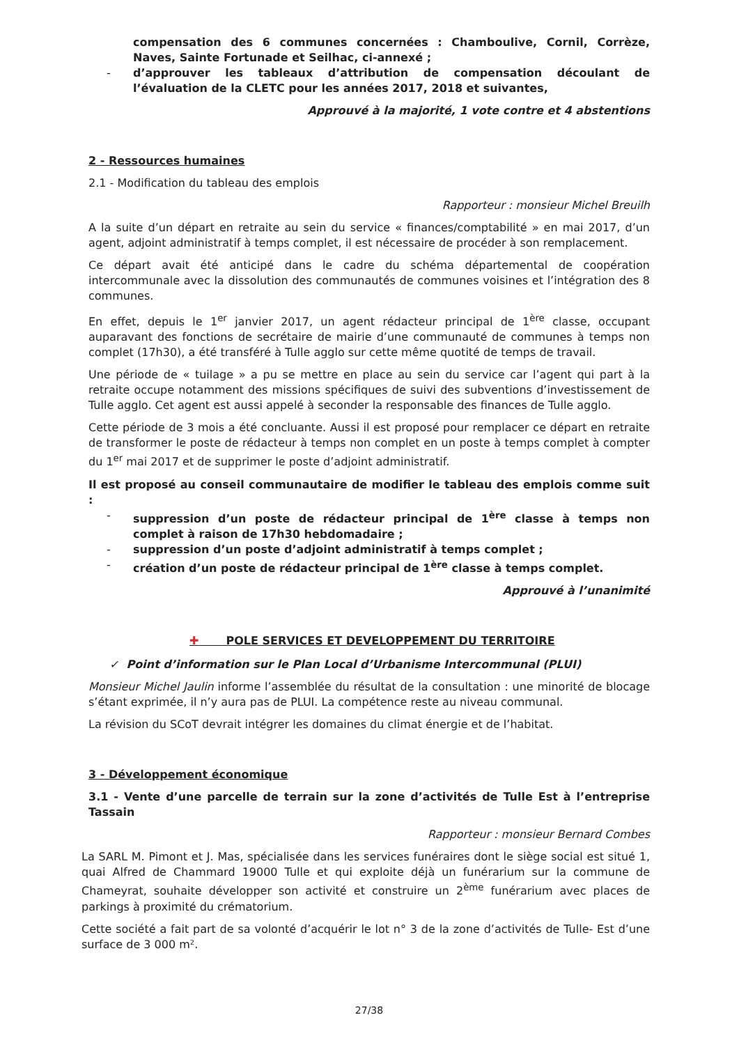compensation des 6 communes concernées : Chamboulive, Cornil, Corrèze, Naves, Sainte Fortunade et Seilhac, ci-annexé ;
- d’approuver les tableaux d’attribution de compensation découlant de l’évaluation de la CLETC pour les années 2017, 2018 et suivantes,
Approuvé à la majorité, 1 vote contre et 4 abstentions
2 - Ressources humaines
2.1 - Modification du tableau des emplois
Rapporteur : monsieur Michel Breuilh
A la suite d’un départ en retraite au sein du service « finances/comptabilité » en mai 2017, d’un agent, adjoint administratif à temps complet, il est nécessaire de procéder à son remplacement.
Ce départ avait été anticipé dans le cadre du schéma départemental de coopération intercommunale avec la dissolution des communautés de communes voisines et l’intégration des 8 communes.
En effet, depuis le 1<sup>er</sup> janvier 2017, un agent rédacteur principal de 1<sup>ère</sup> classe, occupant auparavant des fonctions de secrétaire de mairie d’une communauté de communes à temps non complet (17h30), a été transféré à Tulle agglo sur cette même quotité de temps de travail.
Une période de « tuilage » a pu se mettre en place au sein du service car l’agent qui part à la retraite occupe notamment des missions spécifiques de suivi des subventions d’investissement de Tulle agglo. Cet agent est aussi appelé à seconder la responsable des finances de Tulle agglo.
Cette période de 3 mois a été concluante. Aussi il est proposé pour remplacer ce départ en retraite de transformer le poste de rédacteur à temps non complet en un poste à temps complet à compter du 1<sup>er</sup> mai 2017 et de supprimer le poste d’adjoint administratif.
Il est proposé au conseil communautaire de modifier le tableau des emplois comme suit :
- suppression d’un poste de rédacteur principal de 1<sup>ère</sup> classe à temps non complet à raison de 17h30 hebdomadaire ;
- suppression d’un poste d’adjoint administratif à temps complet ;
- création d’un poste de rédacteur principal de 1<sup>ère</sup> classe à temps complet.
Approuvé à l’unanimité
✚ POLE SERVICES ET DEVELOPPEMENT DU TERRITOIRE
✓ Point d’information sur le Plan Local d’Urbanisme Intercommunal (PLUI)
Monsieur Michel Jaulin informe l’assemblée du résultat de la consultation : une minorité de blocage s’étant exprimée, il n’y aura pas de PLUI. La compétence reste au niveau communal.
La révision du SCoT devrait intégrer les domaines du climat énergie et de l’habitat.
3 - Développement économique
3.1 - Vente d’une parcelle de terrain sur la zone d’activités de Tulle Est à l’entreprise Tassain
Rapporteur : monsieur Bernard Combes
La SARL M. Pimont et J. Mas, spécialisée dans les services funéraires dont le siège social est situé 1, quai Alfred de Chammard 19000 Tulle et qui exploite déjà un funérarium sur la commune de Chameyrat, souhaite développer son activité et construire un 2<sup>ème</sup> funérarium avec places de parkings à proximité du crématorium.
Cette société a fait part de sa volonté d’acquérir le lot n° 3 de la zone d’activités de Tulle- Est d’une surface de 3 000 m².
27/38